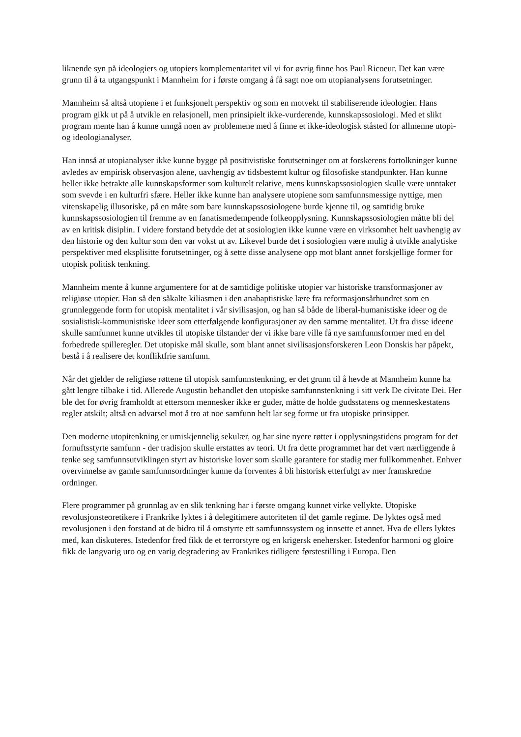liknende syn på ideologiers og utopiers komplementaritet vil vi for øvrig finne hos Paul Ricoeur. Det kan være grunn til å ta utgangspunkt i Mannheim for i første omgang å få sagt noe om utopianalysens forutsetninger.
Mannheim så altså utopiene i et funksjonelt perspektiv og som en motvekt til stabiliserende ideologier. Hans program gikk ut på å utvikle en relasjonell, men prinsipielt ikke-vurderende, kunnskapssosiologi. Med et slikt program mente han å kunne unngå noen av problemene med å finne et ikke-ideologisk ståsted for allmenne utopi- og ideologianalyser.
Han innså at utopianalyser ikke kunne bygge på positivistiske forutsetninger om at forskerens fortolkninger kunne avledes av empirisk observasjon alene, uavhengig av tidsbestemt kultur og filosofiske standpunkter. Han kunne heller ikke betrakte alle kunnskapsformer som kulturelt relative, mens kunnskapssosiologien skulle være unntaket som svevde i en kulturfri sfære. Heller ikke kunne han analysere utopiene som samfunnsmessige nyttige, men vitenskapelig illusoriske, på en måte som bare kunnskapssosiologene burde kjenne til, og samtidig bruke kunnskapssosiologien til fremme av en fanatismedempende folkeopplysning. Kunnskapssosiologien måtte bli del av en kritisk disiplin. I videre forstand betydde det at sosiologien ikke kunne være en virksomhet helt uavhengig av den historie og den kultur som den var vokst ut av. Likevel burde det i sosiologien være mulig å utvikle analytiske perspektiver med eksplisitte forutsetninger, og å sette disse analysene opp mot blant annet forskjellige former for utopisk politisk tenkning.
Mannheim mente å kunne argumentere for at de samtidige politiske utopier var historiske transformasjoner av religiøse utopier. Han så den såkalte kiliasmen i den anabaptistiske lære fra reformasjonsårhundret som en grunnleggende form for utopisk mentalitet i vår sivilisasjon, og han så både de liberal-humanistiske ideer og de sosialistisk-kommunistiske ideer som etterfølgende konfigurasjoner av den samme mentalitet. Ut fra disse ideene skulle samfunnet kunne utvikles til utopiske tilstander der vi ikke bare ville få nye samfunnsformer med en del forbedrede spilleregler. Det utopiske mål skulle, som blant annet sivilisasjonsforskeren Leon Donskis har påpekt, bestå i å realisere det konfliktfrie samfunn.
Når det gjelder de religiøse røttene til utopisk samfunnstenkning, er det grunn til å hevde at Mannheim kunne ha gått lengre tilbake i tid. Allerede Augustin behandlet den utopiske samfunnstenkning i sitt verk De civitate Dei. Her ble det for øvrig framholdt at ettersom mennesker ikke er guder, måtte de holde gudsstatens og menneskestatens regler atskilt; altså en advarsel mot å tro at noe samfunn helt lar seg forme ut fra utopiske prinsipper.
Den moderne utopitenkning er umiskjennelig sekulær, og har sine nyere røtter i opplysningstidens program for det fornuftsstyrte samfunn - der tradisjon skulle erstattes av teori. Ut fra dette programmet har det vært nærliggende å tenke seg samfunnsutviklingen styrt av historiske lover som skulle garantere for stadig mer fullkommenhet. Enhver overvinnelse av gamle samfunnsordninger kunne da forventes å bli historisk etterfulgt av mer framskredne ordninger.
Flere programmer på grunnlag av en slik tenkning har i første omgang kunnet virke vellykte. Utopiske revolusjonsteoretikere i Frankrike lyktes i å delegitimere autoriteten til det gamle regime. De lyktes også med revolusjonen i den forstand at de bidro til å omstyrte ett samfunnssystem og innsette et annet. Hva de ellers lyktes med, kan diskuteres. Istedenfor fred fikk de et terrorstyre og en krigersk enehersker. Istedenfor harmoni og gloire fikk de langvarig uro og en varig degradering av Frankrikes tidligere førstestilling i Europa. Den